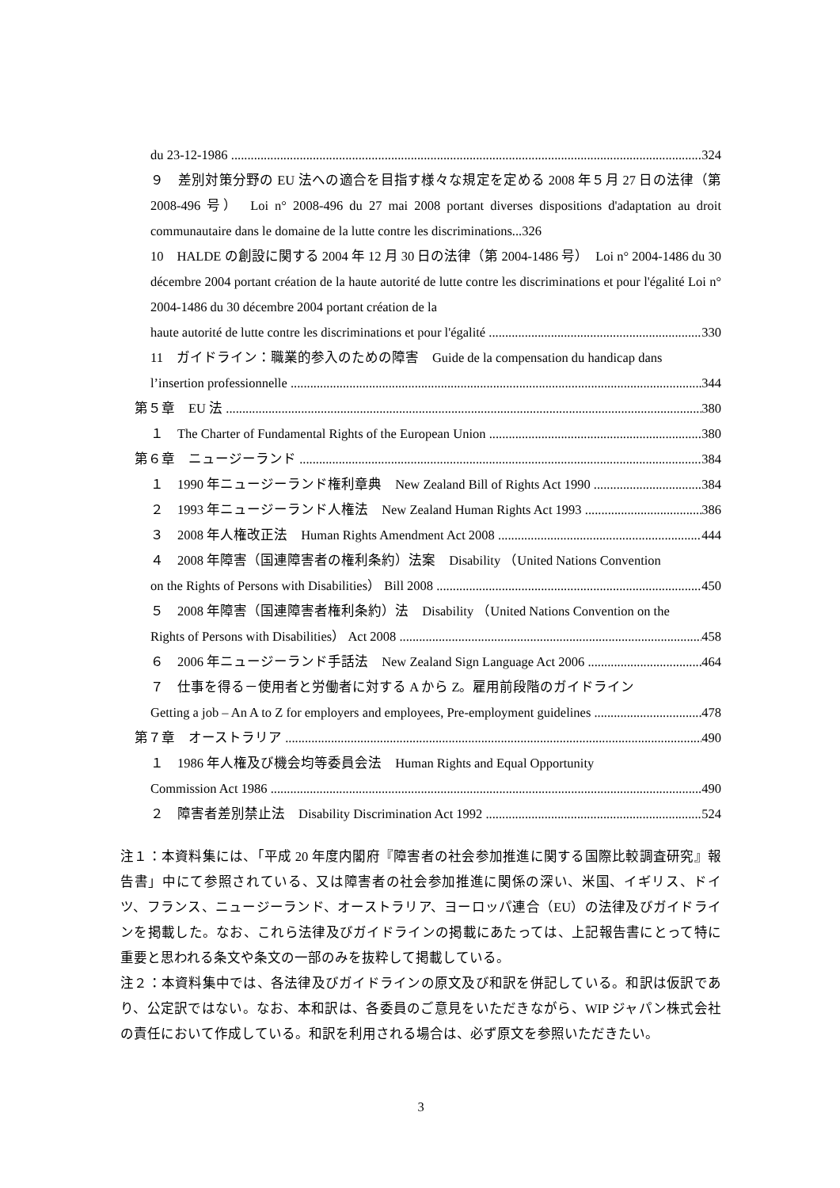du 23-12-1986 324
９　差別対策分野の EU 法への適合を目指す様々な規定を定める 2008 年５月 27 日の法律（第 2008-496 号）　Loi n° 2008-496 du 27 mai 2008 portant diverses dispositions d'adaptation au droit communautaire dans le domaine de la lutte contre les discriminations...326
10　HALDE の創設に関する 2004 年 12 月 30 日の法律（第 2004-1486 号）　Loi n° 2004-1486 du 30 décembre 2004 portant création de la haute autorité de lutte contre les discriminations et pour l'égalité Loi n° 2004-1486 du 30 décembre 2004 portant création de la
haute autorité de lutte contre les discriminations et pour l'égalité 330
11　ガイドライン：職業的参入のための障害　Guide de la compensation du handicap dans
l’insertion professionnelle 344
第５章　EU 法 380
１　The Charter of Fundamental Rights of the European Union 380
第６章　ニュージーランド 384
１　1990 年ニュージーランド権利章典　New Zealand Bill of Rights Act 1990 384
２　1993 年ニュージーランド人権法　New Zealand Human Rights Act 1993 386
３　2008 年人権改正法　Human Rights Amendment Act 2008 444
４　2008 年障害（国連障害者の権利条約）法案　Disability （United Nations Convention
on the Rights of Persons with Disabilities） Bill 2008 450
５　2008 年障害（国連障害者権利条約）法　Disability （United Nations Convention on the
Rights of Persons with Disabilities） Act 2008 458
６　2006 年ニュージーランド手話法　New Zealand Sign Language Act 2006 464
７　仕事を得る－使用者と労働者に対する A から Z。雇用前段階のガイドライン
Getting a job – An A to Z for employers and employees, Pre-employment guidelines 478
第７章　オーストラリア 490
１　1986 年人権及び機会均等委員会法　Human Rights and Equal Opportunity
Commission Act 1986 490
２　障害者差別禁止法　Disability Discrimination Act 1992 524
注１：本資料集には、「平成 20 年度内閣府『障害者の社会参加推進に関する国際比較調査研究』報告書」中にて参照されている、又は障害者の社会参加推進に関係の深い、米国、イギリス、ドイツ、フランス、ニュージーランド、オーストラリア、ヨーロッパ連合（EU）の法律及びガイドラインを掲載した。なお、これら法律及びガイドラインの掲載にあたっては、上記報告書にとって特に重要と思われる条文や条文の一部のみを抜粋して掲載している。
注２：本資料集中では、各法律及びガイドラインの原文及び和訳を併記している。和訳は仮訳であり、公定訳ではない。なお、本和訳は、各委員のご意見をいただきながら、WIP ジャパン株式会社の責任において作成している。和訳を利用される場合は、必ず原文を参照いただきたい。
3